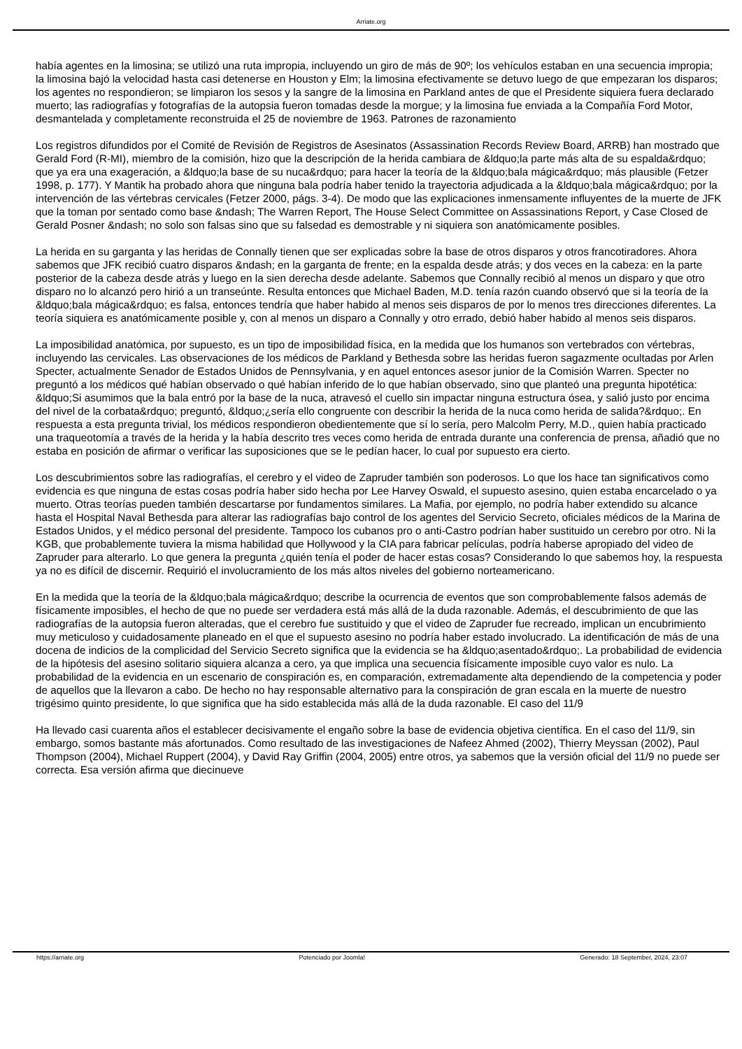Arriate.org
había agentes en la limosina; se utilizó una ruta impropia, incluyendo un giro de más de 90º; los vehículos estaban en una secuencia impropia; la limosina bajó la velocidad hasta casi detenerse en Houston y Elm; la limosina efectivamente se detuvo luego de que empezaran los disparos; los agentes no respondieron; se limpiaron los sesos y la sangre de la limosina en Parkland antes de que el Presidente siquiera fuera declarado muerto; las radiografías y fotografías de la autopsia fueron tomadas desde la morgue; y la limosina fue enviada a la Compañía Ford Motor, desmantelada y completamente reconstruida el 25 de noviembre de 1963. Patrones de razonamiento
Los registros difundidos por el Comité de Revisión de Registros de Asesinatos (Assassination Records Review Board, ARRB) han mostrado que Gerald Ford (R-MI), miembro de la comisión, hizo que la descripción de la herida cambiara de &ldquo;la parte más alta de su espalda&rdquo; que ya era una exageración, a &ldquo;la base de su nuca&rdquo; para hacer la teoría de la &ldquo;bala mágica&rdquo; más plausible (Fetzer 1998, p. 177). Y Mantik ha probado ahora que ninguna bala podría haber tenido la trayectoria adjudicada a la &ldquo;bala mágica&rdquo; por la intervención de las vértebras cervicales (Fetzer 2000, págs. 3-4). De modo que las explicaciones inmensamente influyentes de la muerte de JFK que la toman por sentado como base &ndash; The Warren Report, The House Select Committee on Assassinations Report, y Case Closed de Gerald Posner &ndash; no solo son falsas sino que su falsedad es demostrable y ni siquiera son anatómicamente posibles.
La herida en su garganta y las heridas de Connally tienen que ser explicadas sobre la base de otros disparos y otros francotiradores. Ahora sabemos que JFK recibió cuatro disparos &ndash; en la garganta de frente; en la espalda desde atrás; y dos veces en la cabeza: en la parte posterior de la cabeza desde atrás y luego en la sien derecha desde adelante. Sabemos que Connally recibió al menos un disparo y que otro disparo no lo alcanzó pero hirió a un transeúnte. Resulta entonces que Michael Baden, M.D. tenía razón cuando observó que si la teoría de la &ldquo;bala mágica&rdquo; es falsa, entonces tendría que haber habido al menos seis disparos de por lo menos tres direcciones diferentes. La teoría siquiera es anatómicamente posible y, con al menos un disparo a Connally y otro errado, debió haber habido al menos seis disparos.
La imposibilidad anatómica, por supuesto, es un tipo de imposibilidad física, en la medida que los humanos son vertebrados con vértebras, incluyendo las cervicales. Las observaciones de los médicos de Parkland y Bethesda sobre las heridas fueron sagazmente ocultadas por Arlen Specter, actualmente Senador de Estados Unidos de Pennsylvania, y en aquel entonces asesor junior de la Comisión Warren. Specter no preguntó a los médicos qué habían observado o qué habían inferido de lo que habían observado, sino que planteó una pregunta hipotética: &ldquo;Si asumimos que la bala entró por la base de la nuca, atravesó el cuello sin impactar ninguna estructura ósea, y salió justo por encima del nivel de la corbata&rdquo; preguntó, &ldquo;¿sería ello congruente con describir la herida de la nuca como herida de salida?&rdquo;. En respuesta a esta pregunta trivial, los médicos respondieron obedientemente que sí lo sería, pero Malcolm Perry, M.D., quien había practicado una traqueotomía a través de la herida y la había descrito tres veces como herida de entrada durante una conferencia de prensa, añadió que no estaba en posición de afirmar o verificar las suposiciones que se le pedían hacer, lo cual por supuesto era cierto.
Los descubrimientos sobre las radiografías, el cerebro y el video de Zapruder también son poderosos. Lo que los hace tan significativos como evidencia es que ninguna de estas cosas podría haber sido hecha por Lee Harvey Oswald, el supuesto asesino, quien estaba encarcelado o ya muerto. Otras teorías pueden también descartarse por fundamentos similares. La Mafia, por ejemplo, no podría haber extendido su alcance hasta el Hospital Naval Bethesda para alterar las radiografías bajo control de los agentes del Servicio Secreto, oficiales médicos de la Marina de Estados Unidos, y el médico personal del presidente. Tampoco los cubanos pro o anti-Castro podrían haber sustituido un cerebro por otro. Ni la KGB, que probablemente tuviera la misma habilidad que Hollywood y la CIA para fabricar películas, podría haberse apropiado del video de Zapruder para alterarlo. Lo que genera la pregunta ¿quién tenía el poder de hacer estas cosas? Considerando lo que sabemos hoy, la respuesta ya no es difícil de discernir. Requirió el involucramiento de los más altos niveles del gobierno norteamericano.
En la medida que la teoría de la &ldquo;bala mágica&rdquo; describe la ocurrencia de eventos que son comprobablemente falsos además de físicamente imposibles, el hecho de que no puede ser verdadera está más allá de la duda razonable. Además, el descubrimiento de que las radiografías de la autopsia fueron alteradas, que el cerebro fue sustituido y que el video de Zapruder fue recreado, implican un encubrimiento muy meticuloso y cuidadosamente planeado en el que el supuesto asesino no podría haber estado involucrado. La identificación de más de una docena de indicios de la complicidad del Servicio Secreto significa que la evidencia se ha &ldquo;asentado&rdquo;. La probabilidad de evidencia de la hipótesis del asesino solitario siquiera alcanza a cero, ya que implica una secuencia físicamente imposible cuyo valor es nulo. La probabilidad de la evidencia en un escenario de conspiración es, en comparación, extremadamente alta dependiendo de la competencia y poder de aquellos que la llevaron a cabo. De hecho no hay responsable alternativo para la conspiración de gran escala en la muerte de nuestro trigésimo quinto presidente, lo que significa que ha sido establecida más allá de la duda razonable. El caso del 11/9
Ha llevado casi cuarenta años el establecer decisivamente el engaño sobre la base de evidencia objetiva científica. En el caso del 11/9, sin embargo, somos bastante más afortunados. Como resultado de las investigaciones de Nafeez Ahmed (2002), Thierry Meyssan (2002), Paul Thompson (2004), Michael Ruppert (2004), y David Ray Griffin (2004, 2005) entre otros, ya sabemos que la versión oficial del 11/9 no puede ser correcta. Esa versión afirma que diecinueve
https://arriate.org Potenciado por Joomla! Generado: 18 September, 2024, 23:07